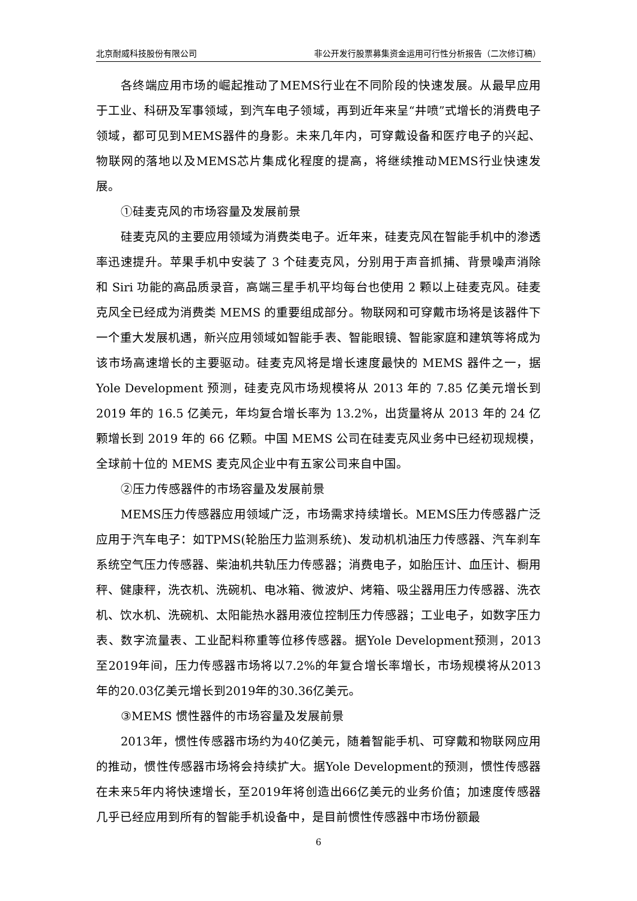北京耐威科技股份有限公司 非公开发行股票募集资金运用可行性分析报告（二次修订稿）
各终端应用市场的崛起推动了MEMS行业在不同阶段的快速发展。从最早应用于工业、科研及军事领域，到汽车电子领域，再到近年来呈“井喷”式增长的消费电子领域，都可见到MEMS器件的身影。未来几年内，可穿戴设备和医疗电子的兴起、物联网的落地以及MEMS芯片集成化程度的提高，将继续推动MEMS行业快速发展。
①硅麦克风的市场容量及发展前景
硅麦克风的主要应用领域为消费类电子。近年来，硅麦克风在智能手机中的渗透率迅速提升。苹果手机中安装了 3 个硅麦克风，分别用于声音抓捕、背景噪声消除和 Siri 功能的高品质录音，高端三星手机平均每台也使用 2 颗以上硅麦克风。硅麦克风全已经成为消费类 MEMS 的重要组成部分。物联网和可穿戴市场将是该器件下一个重大发展机遇，新兴应用领域如智能手表、智能眼镜、智能家庭和建筑等将成为该市场高速增长的主要驱动。硅麦克风将是增长速度最快的 MEMS 器件之一，据 Yole Development 预测，硅麦克风市场规模将从 2013 年的 7.85 亿美元增长到 2019 年的 16.5 亿美元，年均复合增长率为 13.2%，出货量将从 2013 年的 24 亿颗增长到 2019 年的 66 亿颗。中国 MEMS 公司在硅麦克风业务中已经初现规模，全球前十位的 MEMS 麦克风企业中有五家公司来自中国。
②压力传感器件的市场容量及发展前景
MEMS压力传感器应用领域广泛，市场需求持续增长。MEMS压力传感器广泛应用于汽车电子：如TPMS(轮胎压力监测系统)、发动机机油压力传感器、汽车刹车系统空气压力传感器、柴油机共轨压力传感器；消费电子，如胎压计、血压计、橱用秤、健康秤，洗衣机、洗碗机、电冰箱、微波炉、烤箱、吸尘器用压力传感器、洗衣机、饮水机、洗碗机、太阳能热水器用液位控制压力传感器；工业电子，如数字压力表、数字流量表、工业配料称重等位移传感器。据Yole Development预测，2013至2019年间，压力传感器市场将以7.2%的年复合增长率增长，市场规模将从2013年的20.03亿美元增长到2019年的30.36亿美元。
③MEMS 惯性器件的市场容量及发展前景
2013年，惯性传感器市场约为40亿美元，随着智能手机、可穿戴和物联网应用的推动，惯性传感器市场将会持续扩大。据Yole Development的预测，惯性传感器在未来5年内将快速增长，至2019年将创造出66亿美元的业务价值；加速度传感器几乎已经应用到所有的智能手机设备中，是目前惯性传感器中市场份额最
6